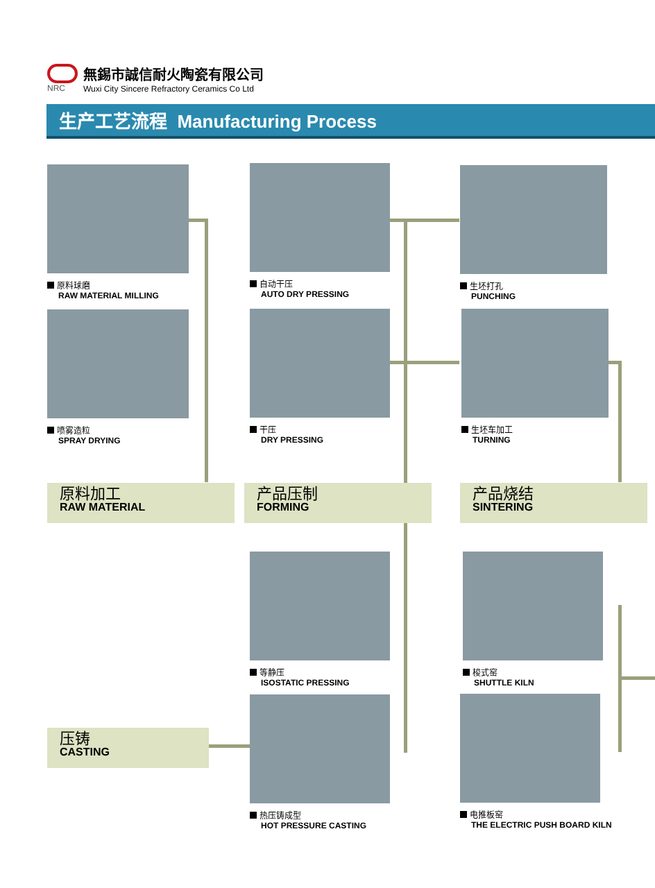NRC
無錫市誠信耐火陶瓷有限公司
Wuxi City Sincere Refractory Ceramics Co Ltd
生产工艺流程 Manufacturing Process
原料球磨
RAW MATERIAL MILLING
喷雾造粒
SPRAY DRYING
自动干压
AUTO DRY PRESSING
干压
DRY PRESSING
生坯打孔
PUNCHING
生坯车加工
TURNING
原料加工
RAW MATERIAL
产品压制
FORMING
产品烧结
SINTERING
等静压
ISOSTATIC PRESSING
热压铸成型
HOT PRESSURE CASTING
梭式窑
SHUTTLE KILN
电推板窑
THE ELECTRIC PUSH BOARD KILN
压铸
CASTING